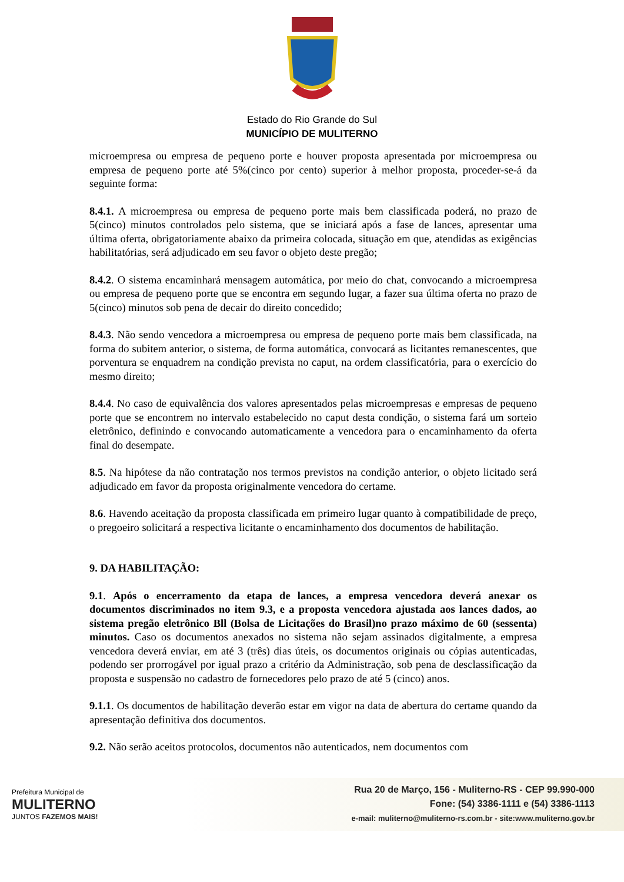Estado do Rio Grande do Sul
MUNICÍPIO DE MULITERNO
microempresa ou empresa de pequeno porte e houver proposta apresentada por microempresa ou empresa de pequeno porte até 5%(cinco por cento) superior à melhor proposta, proceder-se-á da seguinte forma:
8.4.1. A microempresa ou empresa de pequeno porte mais bem classificada poderá, no prazo de 5(cinco) minutos controlados pelo sistema, que se iniciará após a fase de lances, apresentar uma última oferta, obrigatoriamente abaixo da primeira colocada, situação em que, atendidas as exigências habilitatórias, será adjudicado em seu favor o objeto deste pregão;
8.4.2. O sistema encaminhará mensagem automática, por meio do chat, convocando a microempresa ou empresa de pequeno porte que se encontra em segundo lugar, a fazer sua última oferta no prazo de 5(cinco) minutos sob pena de decair do direito concedido;
8.4.3. Não sendo vencedora a microempresa ou empresa de pequeno porte mais bem classificada, na forma do subitem anterior, o sistema, de forma automática, convocará as licitantes remanescentes, que porventura se enquadrem na condição prevista no caput, na ordem classificatória, para o exercício do mesmo direito;
8.4.4. No caso de equivalência dos valores apresentados pelas microempresas e empresas de pequeno porte que se encontrem no intervalo estabelecido no caput desta condição, o sistema fará um sorteio eletrônico, definindo e convocando automaticamente a vencedora para o encaminhamento da oferta final do desempate.
8.5. Na hipótese da não contratação nos termos previstos na condição anterior, o objeto licitado será adjudicado em favor da proposta originalmente vencedora do certame.
8.6. Havendo aceitação da proposta classificada em primeiro lugar quanto à compatibilidade de preço, o pregoeiro solicitará a respectiva licitante o encaminhamento dos documentos de habilitação.
9. DA HABILITAÇÃO:
9.1. Após o encerramento da etapa de lances, a empresa vencedora deverá anexar os documentos discriminados no item 9.3, e a proposta vencedora ajustada aos lances dados, ao sistema pregão eletrônico Bll (Bolsa de Licitações do Brasil)no prazo máximo de 60 (sessenta) minutos. Caso os documentos anexados no sistema não sejam assinados digitalmente, a empresa vencedora deverá enviar, em até 3 (três) dias úteis, os documentos originais ou cópias autenticadas, podendo ser prorrogável por igual prazo a critério da Administração, sob pena de desclassificação da proposta e suspensão no cadastro de fornecedores pelo prazo de até 5 (cinco) anos.
9.1.1. Os documentos de habilitação deverão estar em vigor na data de abertura do certame quando da apresentação definitiva dos documentos.
9.2. Não serão aceitos protocolos, documentos não autenticados, nem documentos com
Prefeitura Municipal de
MULITERNO
JUNTOS FAZEMOS MAIS!
Rua 20 de Março, 156 - Muliterno-RS - CEP 99.990-000
Fone: (54) 3386-1111 e (54) 3386-1113
e-mail: muliterno@muliterno-rs.com.br - site:www.muliterno.gov.br